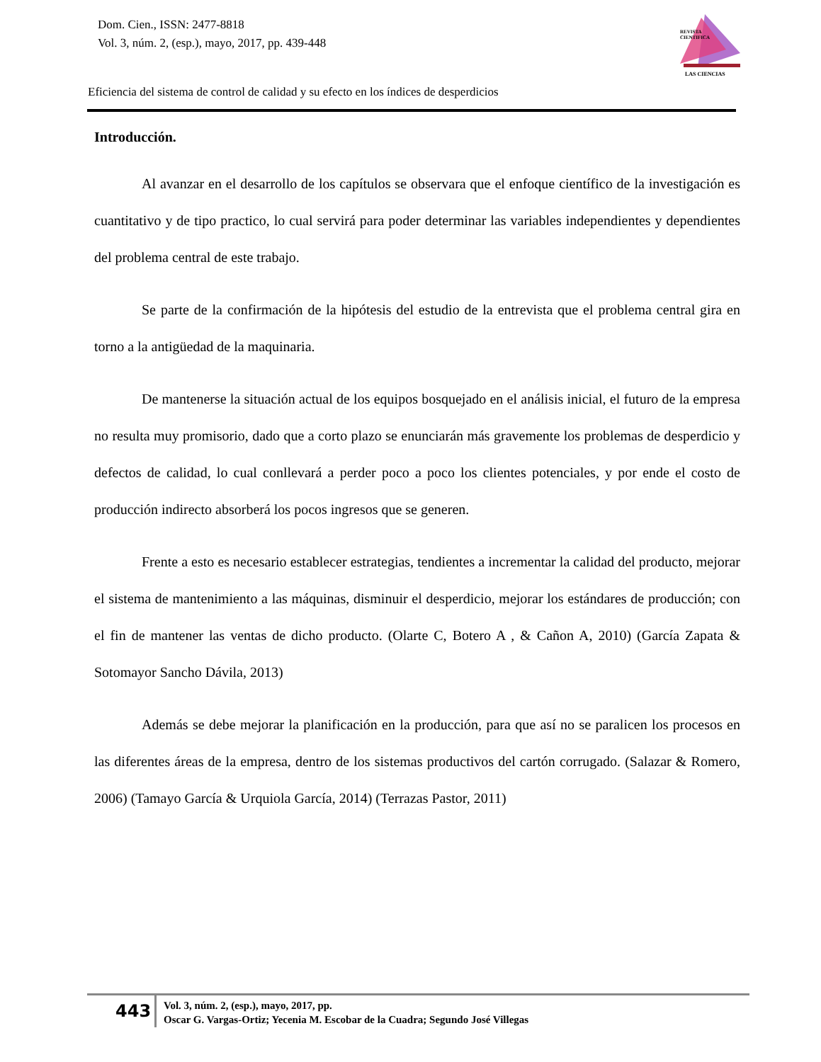Dom. Cien., ISSN: 2477-8818
Vol. 3, núm. 2, (esp.), mayo, 2017, pp. 439-448
REVISTA
CIENTIFICA
LAS CIENCIAS
Eficiencia del sistema de control de calidad y su efecto en los índices de desperdicios
Introducción.
Al avanzar en el desarrollo de los capítulos se observara que el enfoque científico de la investigación es cuantitativo y de tipo practico, lo cual servirá para poder determinar las variables independientes y dependientes del problema central de este trabajo.
Se parte de la confirmación de la hipótesis del estudio de la entrevista que el problema central gira en torno a la antigüedad de la maquinaria.
De mantenerse la situación actual de los equipos bosquejado en el análisis inicial, el futuro de la empresa no resulta muy promisorio, dado que a corto plazo se enunciarán más gravemente los problemas de desperdicio y defectos de calidad, lo cual conllevará a perder poco a poco los clientes potenciales, y por ende el costo de producción indirecto absorberá los pocos ingresos que se generen.
Frente a esto es necesario establecer estrategias, tendientes a incrementar la calidad del producto, mejorar el sistema de mantenimiento a las máquinas, disminuir el desperdicio, mejorar los estándares de producción; con el fin de mantener las ventas de dicho producto. (Olarte C, Botero A , & Cañon A, 2010) (García Zapata & Sotomayor Sancho Dávila, 2013)
Además se debe mejorar la planificación en la producción, para que así no se paralicen los procesos en las diferentes áreas de la empresa, dentro de los sistemas productivos del cartón corrugado. (Salazar & Romero, 2006) (Tamayo García & Urquiola García, 2014) (Terrazas Pastor, 2011)
443
Vol. 3, núm. 2, (esp.), mayo, 2017, pp.
Oscar G. Vargas-Ortiz; Yecenia M. Escobar de la Cuadra; Segundo José Villegas